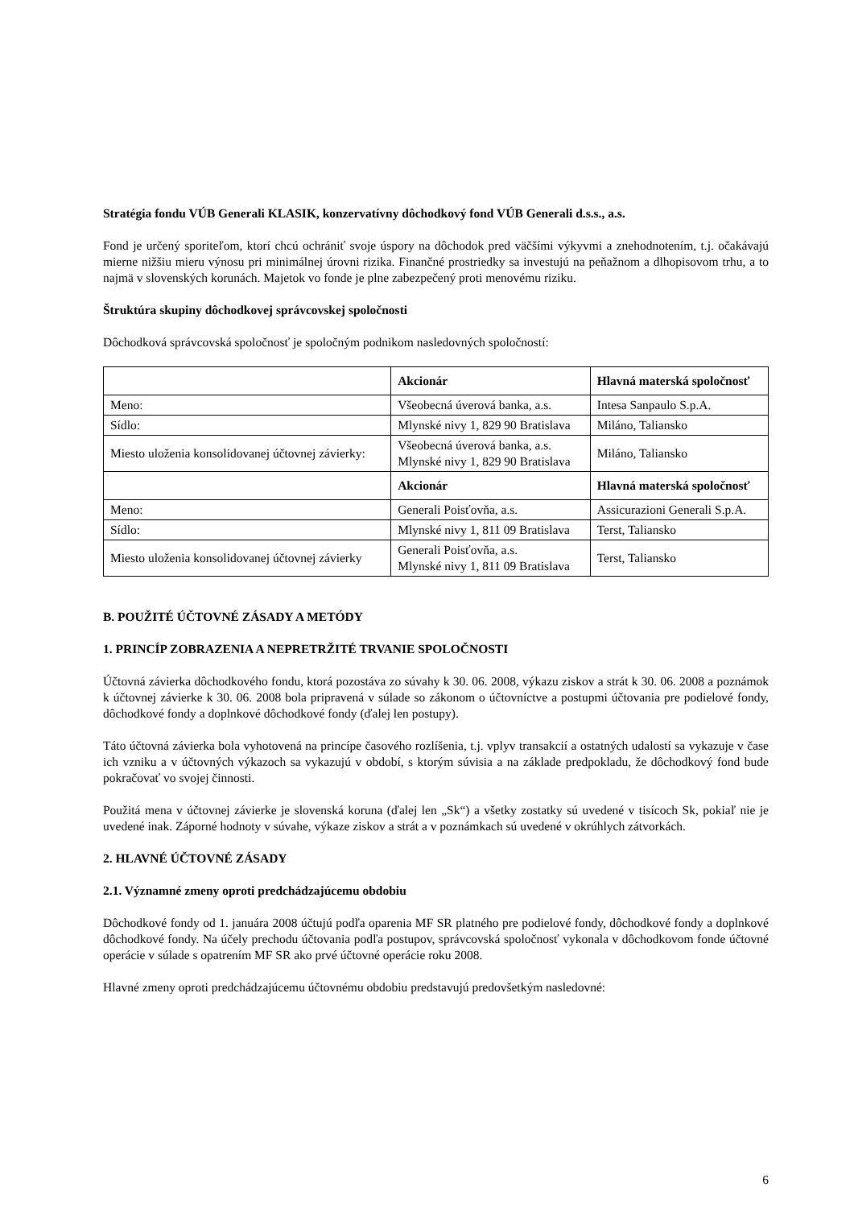Stratégia fondu VÚB Generali KLASIK, konzervatívny dôchodkový fond VÚB Generali d.s.s., a.s.
Fond je určený sporiteľom, ktorí chcú ochrániť svoje úspory na dôchodok pred väčšími výkyvmi a znehodnotením, t.j. očakávajú mierne nižšiu mieru výnosu pri minimálnej úrovni rizika. Finančné prostriedky sa investujú na peňažnom a dlhopisovom trhu, a to najmä v slovenských korunách. Majetok vo fonde je plne zabezpečený proti menovému riziku.
Štruktúra skupiny dôchodkovej správcovskej spoločnosti
Dôchodková správcovská spoločnosť je spoločným podnikom nasledovných spoločností:
| | Akcionár | Hlavná materská spoločnosť |
| --- | --- | --- |
| Meno: | Všeobecná úverová banka, a.s. | Intesa Sanpaulo S.p.A. |
| Sídlo: | Mlynské nivy 1, 829 90 Bratislava | Miláno, Taliansko |
| Miesto uloženia konsolidovanej účtovnej závierky: | Všeobecná úverová banka, a.s. Mlynské nivy 1, 829 90 Bratislava | Miláno, Taliansko |
| | Akcionár | Hlavná materská spoločnosť |
| Meno: | Generali Poisťovňa, a.s. | Assicurazioni Generali S.p.A. |
| Sídlo: | Mlynské nivy 1, 811 09 Bratislava | Terst, Taliansko |
| Miesto uloženia konsolidovanej účtovnej závierky | Generali Poisťovňa, a.s. Mlynské nivy 1, 811 09 Bratislava | Terst, Taliansko |
B. POUŽITÉ ÚČTOVNÉ ZÁSADY A METÓDY
1. PRINCÍP ZOBRAZENIA A NEPRETRŽITÉ TRVANIE SPOLOČNOSTI
Účtovná závierka dôchodkového fondu, ktorá pozostáva zo súvahy k 30. 06. 2008, výkazu ziskov a strát k 30. 06. 2008 a poznámok k účtovnej závierke k 30. 06. 2008 bola pripravená v súlade so zákonom o účtovníctve a postupmi účtovania pre podielové fondy, dôchodkové fondy a doplnkové dôchodkové fondy (ďalej len postupy).
Táto účtovná závierka bola vyhotovená na princípe časového rozlíšenia, t.j. vplyv transakcií a ostatných udalostí sa vykazuje v čase ich vzniku a v účtovných výkazoch sa vykazujú v období, s ktorým súvisia a na základe predpokladu, že dôchodkový fond bude pokračovať vo svojej činnosti.
Použitá mena v účtovnej závierke je slovenská koruna (ďalej len „Sk“) a všetky zostatky sú uvedené v tisícoch Sk, pokiaľ nie je uvedené inak. Záporné hodnoty v súvahe, výkaze ziskov a strát a v poznámkach sú uvedené v okrúhlych zátvorkách.
2. HLAVNÉ ÚČTOVNÉ ZÁSADY
2.1. Významné zmeny oproti predchádzajúcemu obdobiu
Dôchodkové fondy od 1. januára 2008 účtujú podľa oparenia MF SR platného pre podielové fondy, dôchodkové fondy a doplnkové dôchodkové fondy. Na účely prechodu účtovania podľa postupov, správcovská spoločnosť vykonala v dôchodkovom fonde účtovné operácie v súlade s opatrením MF SR ako prvé účtovné operácie roku 2008.
Hlavné zmeny oproti predchádzajúcemu účtovnému obdobiu predstavujú predovšetkým nasledovné:
6